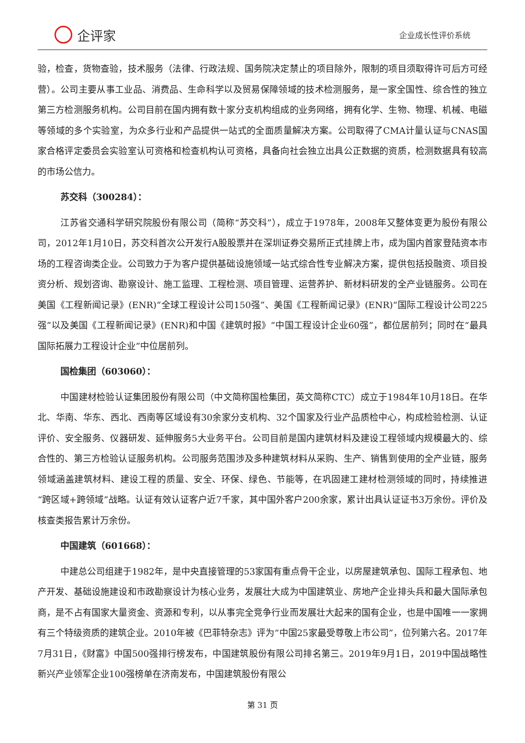企评家
企业成长性评价系统
验，检查，货物查验，技术服务（法律、行政法规、国务院决定禁止的项目除外，限制的项目须取得许可后方可经营）。公司主要从事工业品、消费品、生命科学以及贸易保障领域的技术检测服务，是一家全国性、综合性的独立第三方检测服务机构。公司目前在国内拥有数十家分支机构组成的业务网络，拥有化学、生物、物理、机械、电磁等领域的多个实验室，为众多行业和产品提供一站式的全面质量解决方案。公司取得了CMA计量认证与CNAS国家合格评定委员会实验室认可资格和检查机构认可资格，具备向社会独立出具公正数据的资质，检测数据具有较高的市场公信力。
苏交科（300284）：
江苏省交通科学研究院股份有限公司（简称“苏交科”），成立于1978年，2008年又整体变更为股份有限公司，2012年1月10日，苏交科首次公开发行A股股票并在深圳证券交易所正式挂牌上市，成为国内首家登陆资本市场的工程咨询类企业。公司致力于为客户提供基础设施领域一站式综合性专业解决方案，提供包括投融资、项目投资分析、规划咨询、勘察设计、施工监理、工程检测、项目管理、运营养护、新材料研发的全产业链服务。公司在美国《工程新闻记录》(ENR)“全球工程设计公司150强”、美国《工程新闻记录》(ENR)“国际工程设计公司225强”以及美国《工程新闻记录》(ENR)和中国《建筑时报》“中国工程设计企业60强”，都位居前列；同时在“最具国际拓展力工程设计企业”中位居前列。
国检集团（603060）：
中国建材检验认证集团股份有限公司（中文简称国检集团，英文简称CTC）成立于1984年10月18日。在华北、华南、华东、西北、西南等区域设有30余家分支机构、32个国家及行业产品质检中心，构成检验检测、认证评价、安全服务、仪器研发、延伸服务5大业务平台。公司目前是国内建筑材料及建设工程领域内规模最大的、综合性的、第三方检验认证服务机构。公司服务范围涉及多种建筑材料从采购、生产、销售到使用的全产业链，服务领域涵盖建筑材料、建设工程的质量、安全、环保、绿色、节能等，在巩固建工建材检测领域的同时，持续推进“跨区域+跨领域”战略。认证有效认证客户近7千家，其中国外客户200余家，累计出具认证证书3万余份。评价及核查类报告累计万余份。
中国建筑（601668）：
中建总公司组建于1982年，是中央直接管理的53家国有重点骨干企业，以房屋建筑承包、国际工程承包、地产开发、基础设施建设和市政勘察设计为核心业务，发展壮大成为中国建筑业、房地产企业排头兵和最大国际承包商，是不占有国家大量资金、资源和专利，以从事完全竞争行业而发展壮大起来的国有企业，也是中国唯一一家拥有三个特级资质的建筑企业。2010年被《巴菲特杂志》评为“中国25家最受尊敬上市公司”，位列第六名。2017年7月31日，《财富》中国500强排行榜发布，中国建筑股份有限公司排名第三。2019年9月1日，2019中国战略性新兴产业领军企业100强榜单在济南发布，中国建筑股份有限公
第 31 页